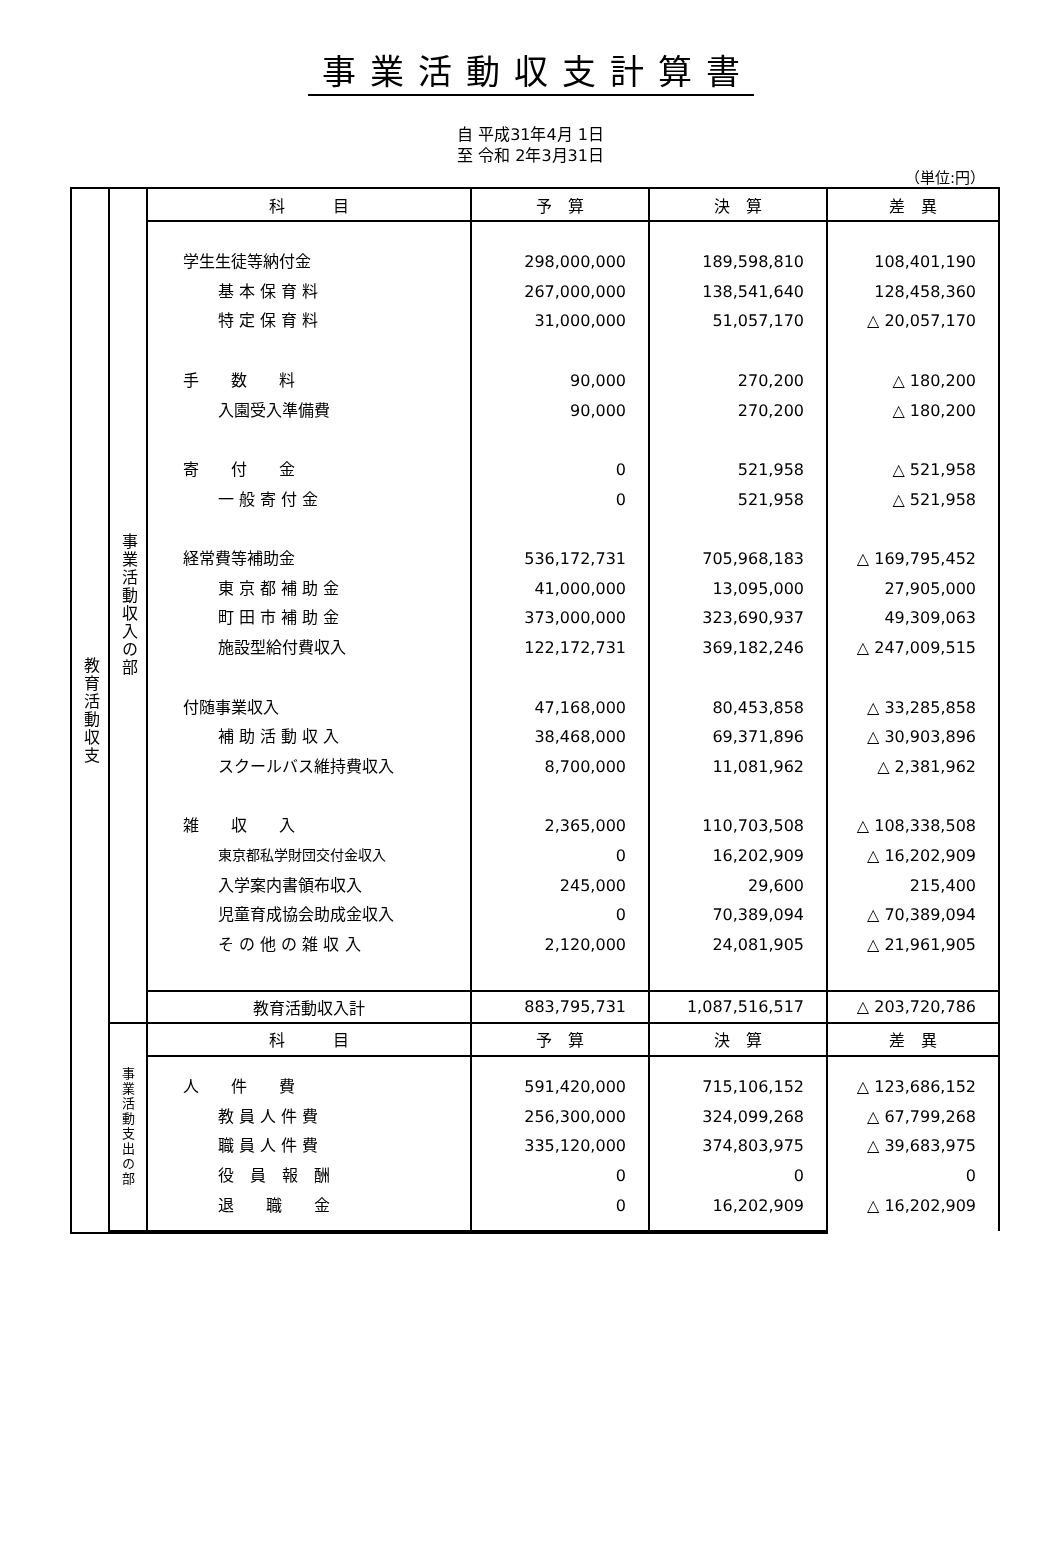事業活動収支計算書
自 平成31年4月 1日
至 令和 2年3月31日
（単位:円）
| 教育活動収支 | 事業活動収入の部 | 科 目 | 予 算 | 決 算 | 差 異 |
| | | 学生生徒等納付金 基 本 保 育 料 特 定 保 育 料 手 数 料 入園受入準備費 寄 付 金 一 般 寄 付 金 経常費等補助金 東 京 都 補 助 金 町 田 市 補 助 金 施設型給付費収入 付随事業収入 補 助 活 動 収 入 スクールバス維持費収入 雑 収 入 東京都私学財団交付金収入 入学案内書領布収入 児童育成協会助成金収入 そ の 他 の 雑 収 入 | 298,000,000 267,000,000 31,000,000 90,000 90,000 0 0 536,172,731 41,000,000 373,000,000 122,172,731 47,168,000 38,468,000 8,700,000 2,365,000 0 245,000 0 2,120,000 | 189,598,810 138,541,640 51,057,170 270,200 270,200 521,958 521,958 705,968,183 13,095,000 323,690,937 369,182,246 80,453,858 69,371,896 11,081,962 110,703,508 16,202,909 29,600 70,389,094 24,081,905 | 108,401,190 128,458,360 △ 20,057,170 △ 180,200 △ 180,200 △ 521,958 △ 521,958 △ 169,795,452 27,905,000 49,309,063 △ 247,009,515 △ 33,285,858 △ 30,903,896 △ 2,381,962 △ 108,338,508 △ 16,202,909 215,400 △ 70,389,094 △ 21,961,905 |
| | | 教育活動収入計 | 883,795,731 | 1,087,516,517 | △ 203,720,786 |
| | 事業活動支出の部 | 科 目 | 予 算 | 決 算 | 差 異 |
| | | 人 件 費 教 員 人 件 費 職 員 人 件 費 役 員 報 酬 退 職 金 | 591,420,000 256,300,000 335,120,000 0 0 | 715,106,152 324,099,268 374,803,975 0 16,202,909 | △ 123,686,152 △ 67,799,268 △ 39,683,975 0 △ 16,202,909 |